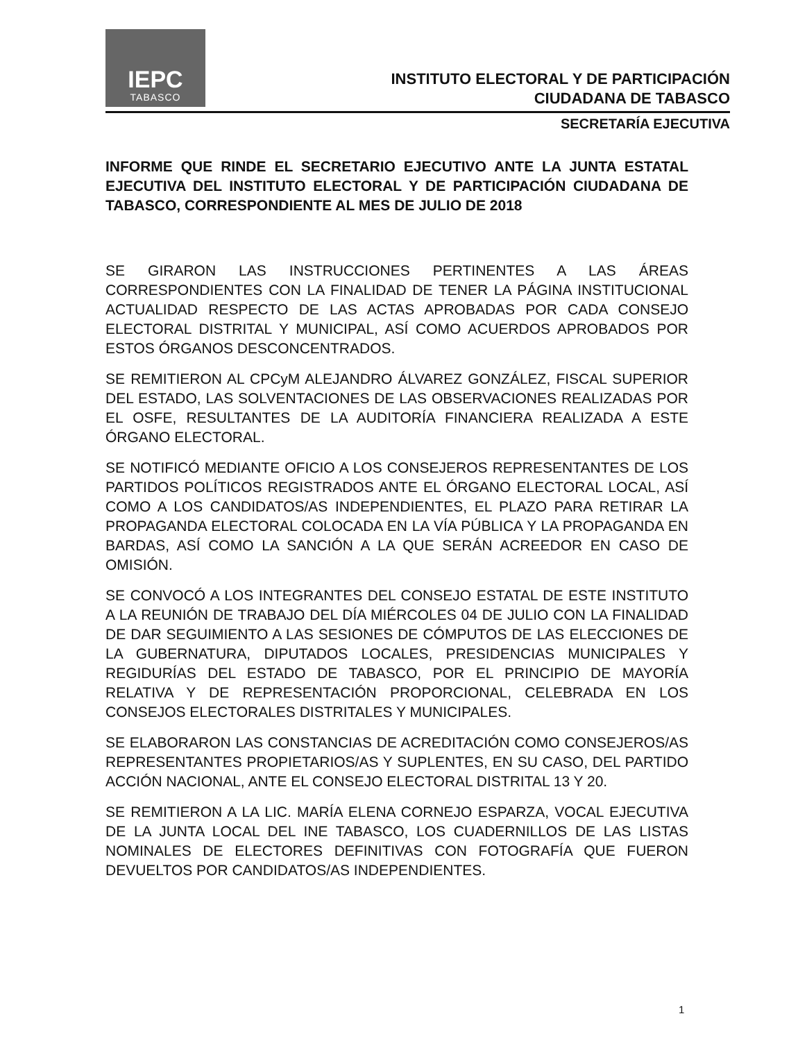IEPC
TABASCO
INSTITUTO ELECTORAL Y DE PARTICIPACIÓN
CIUDADANA DE TABASCO
SECRETARÍA EJECUTIVA
INFORME QUE RINDE EL SECRETARIO EJECUTIVO ANTE LA JUNTA ESTATAL EJECUTIVA DEL INSTITUTO ELECTORAL Y DE PARTICIPACIÓN CIUDADANA DE TABASCO, CORRESPONDIENTE AL MES DE JULIO DE 2018
SE GIRARON LAS INSTRUCCIONES PERTINENTES A LAS ÁREAS CORRESPONDIENTES CON LA FINALIDAD DE TENER LA PÁGINA INSTITUCIONAL ACTUALIDAD RESPECTO DE LAS ACTAS APROBADAS POR CADA CONSEJO ELECTORAL DISTRITAL Y MUNICIPAL, ASÍ COMO ACUERDOS APROBADOS POR ESTOS ÓRGANOS DESCONCENTRADOS.
SE REMITIERON AL CPCyM ALEJANDRO ÁLVAREZ GONZÁLEZ, FISCAL SUPERIOR DEL ESTADO, LAS SOLVENTACIONES DE LAS OBSERVACIONES REALIZADAS POR EL OSFE, RESULTANTES DE LA AUDITORÍA FINANCIERA REALIZADA A ESTE ÓRGANO ELECTORAL.
SE NOTIFICÓ MEDIANTE OFICIO A LOS CONSEJEROS REPRESENTANTES DE LOS PARTIDOS POLÍTICOS REGISTRADOS ANTE EL ÓRGANO ELECTORAL LOCAL, ASÍ COMO A LOS CANDIDATOS/AS INDEPENDIENTES, EL PLAZO PARA RETIRAR LA PROPAGANDA ELECTORAL COLOCADA EN LA VÍA PÚBLICA Y LA PROPAGANDA EN BARDAS, ASÍ COMO LA SANCIÓN A LA QUE SERÁN ACREEDOR EN CASO DE OMISIÓN.
SE CONVOCÓ A LOS INTEGRANTES DEL CONSEJO ESTATAL DE ESTE INSTITUTO A LA REUNIÓN DE TRABAJO DEL DÍA MIÉRCOLES 04 DE JULIO CON LA FINALIDAD DE DAR SEGUIMIENTO A LAS SESIONES DE CÓMPUTOS DE LAS ELECCIONES DE LA GUBERNATURA, DIPUTADOS LOCALES, PRESIDENCIAS MUNICIPALES Y REGIDURÍAS DEL ESTADO DE TABASCO, POR EL PRINCIPIO DE MAYORÍA RELATIVA Y DE REPRESENTACIÓN PROPORCIONAL, CELEBRADA EN LOS CONSEJOS ELECTORALES DISTRITALES Y MUNICIPALES.
SE ELABORARON LAS CONSTANCIAS DE ACREDITACIÓN COMO CONSEJEROS/AS REPRESENTANTES PROPIETARIOS/AS Y SUPLENTES, EN SU CASO, DEL PARTIDO ACCIÓN NACIONAL, ANTE EL CONSEJO ELECTORAL DISTRITAL 13 Y 20.
SE REMITIERON A LA LIC. MARÍA ELENA CORNEJO ESPARZA, VOCAL EJECUTIVA DE LA JUNTA LOCAL DEL INE TABASCO, LOS CUADERNILLOS DE LAS LISTAS NOMINALES DE ELECTORES DEFINITIVAS CON FOTOGRAFÍA QUE FUERON DEVUELTOS POR CANDIDATOS/AS INDEPENDIENTES.
1